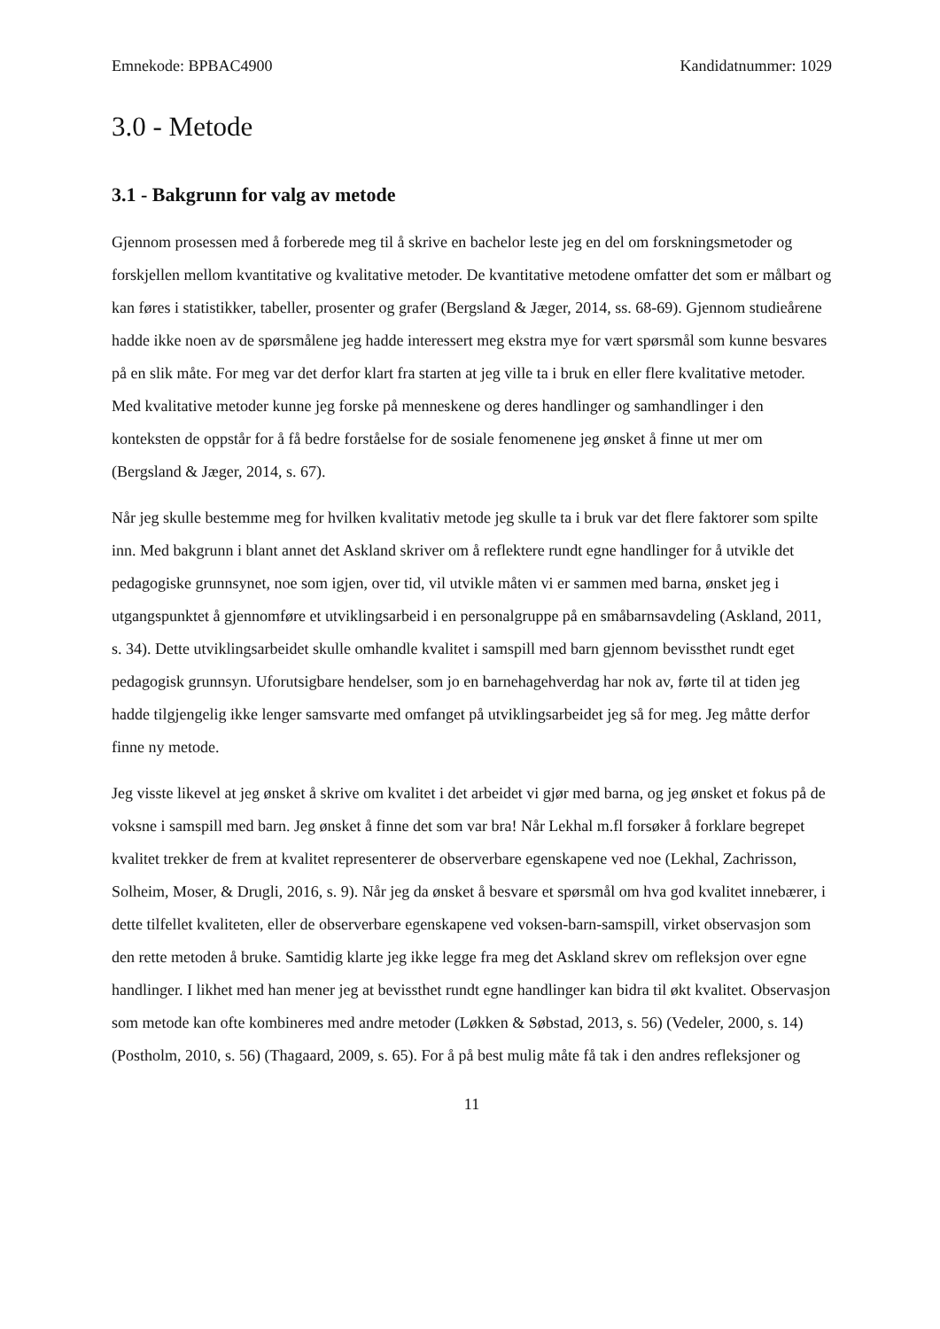Emnekode: BPBAC4900 Kandidatnummer: 1029
3.0 - Metode
3.1 - Bakgrunn for valg av metode
Gjennom prosessen med å forberede meg til å skrive en bachelor leste jeg en del om forskningsmetoder og forskjellen mellom kvantitative og kvalitative metoder. De kvantitative metodene omfatter det som er målbart og kan føres i statistikker, tabeller, prosenter og grafer (Bergsland & Jæger, 2014, ss. 68-69). Gjennom studieårene hadde ikke noen av de spørsmålene jeg hadde interessert meg ekstra mye for vært spørsmål som kunne besvares på en slik måte. For meg var det derfor klart fra starten at jeg ville ta i bruk en eller flere kvalitative metoder. Med kvalitative metoder kunne jeg forske på menneskene og deres handlinger og samhandlinger i den konteksten de oppstår for å få bedre forståelse for de sosiale fenomenene jeg ønsket å finne ut mer om (Bergsland & Jæger, 2014, s. 67).
Når jeg skulle bestemme meg for hvilken kvalitativ metode jeg skulle ta i bruk var det flere faktorer som spilte inn. Med bakgrunn i blant annet det Askland skriver om å reflektere rundt egne handlinger for å utvikle det pedagogiske grunnsynet, noe som igjen, over tid, vil utvikle måten vi er sammen med barna, ønsket jeg i utgangspunktet å gjennomføre et utviklingsarbeid i en personalgruppe på en småbarnsavdeling (Askland, 2011, s. 34). Dette utviklingsarbeidet skulle omhandle kvalitet i samspill med barn gjennom bevissthet rundt eget pedagogisk grunnsyn. Uforutsigbare hendelser, som jo en barnehagehverdag har nok av, førte til at tiden jeg hadde tilgjengelig ikke lenger samsvarte med omfanget på utviklingsarbeidet jeg så for meg. Jeg måtte derfor finne ny metode.
Jeg visste likevel at jeg ønsket å skrive om kvalitet i det arbeidet vi gjør med barna, og jeg ønsket et fokus på de voksne i samspill med barn. Jeg ønsket å finne det som var bra! Når Lekhal m.fl forsøker å forklare begrepet kvalitet trekker de frem at kvalitet representerer de observerbare egenskapene ved noe (Lekhal, Zachrisson, Solheim, Moser, & Drugli, 2016, s. 9). Når jeg da ønsket å besvare et spørsmål om hva god kvalitet innebærer, i dette tilfellet kvaliteten, eller de observerbare egenskapene ved voksen-barn-samspill, virket observasjon som den rette metoden å bruke. Samtidig klarte jeg ikke legge fra meg det Askland skrev om refleksjon over egne handlinger. I likhet med han mener jeg at bevissthet rundt egne handlinger kan bidra til økt kvalitet. Observasjon som metode kan ofte kombineres med andre metoder (Løkken & Søbstad, 2013, s. 56) (Vedeler, 2000, s. 14) (Postholm, 2010, s. 56) (Thagaard, 2009, s. 65). For å på best mulig måte få tak i den andres refleksjoner og
11